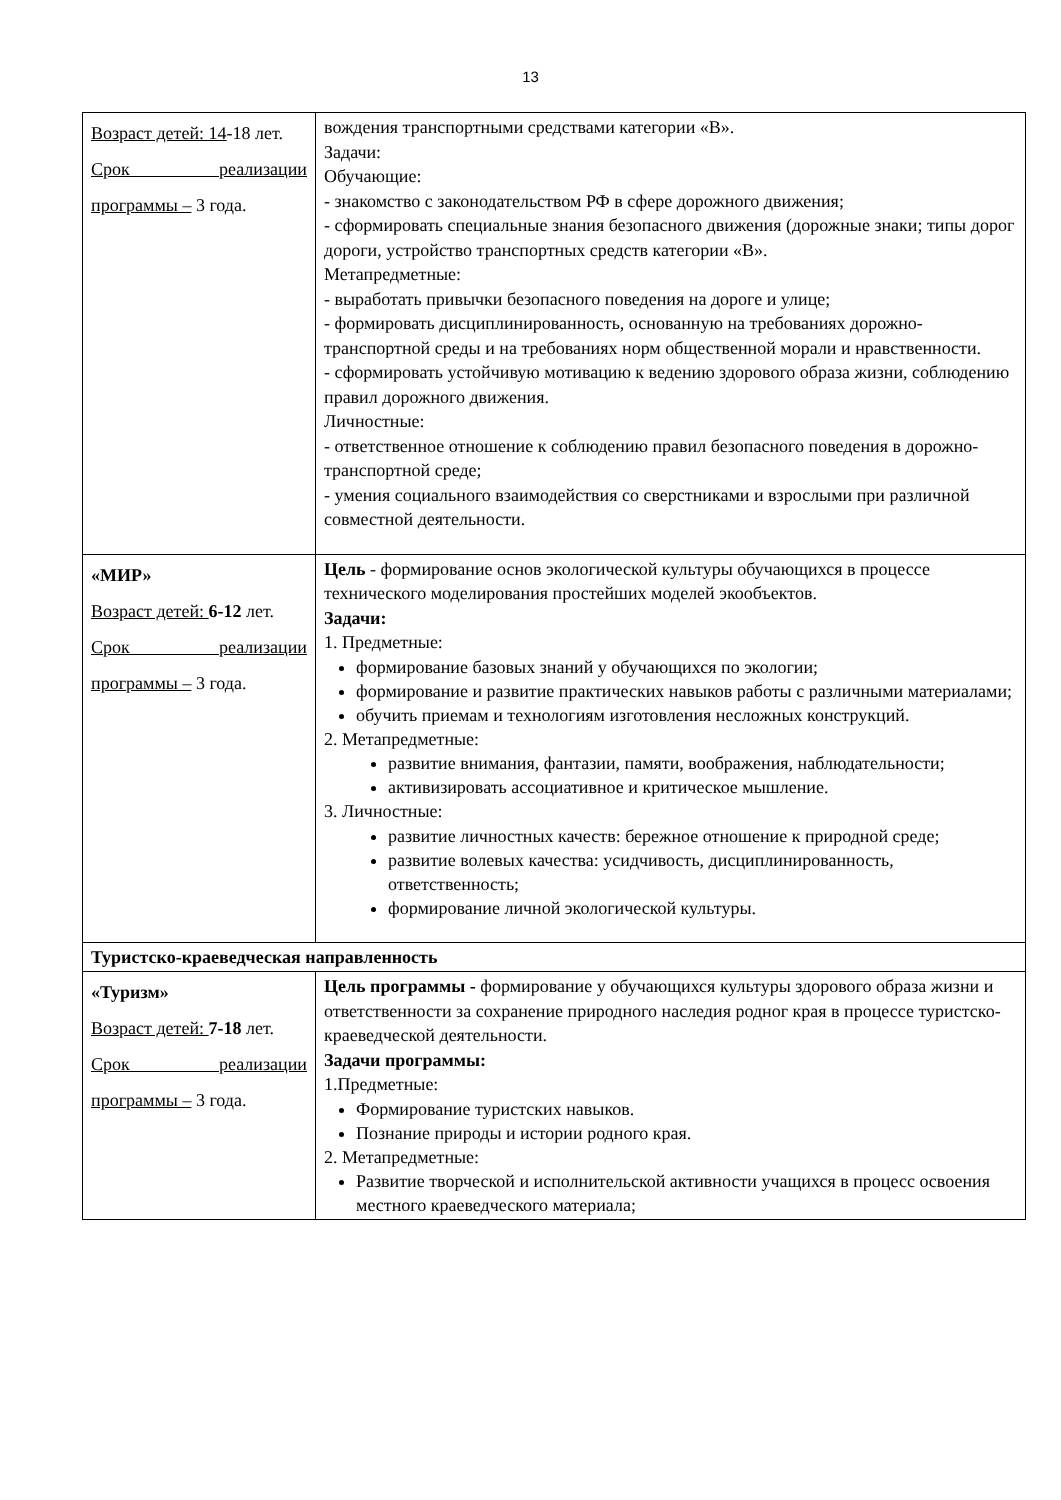13
| Возраст детей: 14 -18 лет. Срок реализации программы – 3 года. | вождения транспортными средствами категории «В». Задачи: Обучающие: - знакомство с законодательством РФ в сфере дорожного движения; - сформировать специальные знания безопасного движения (дорожные знаки; типы дорог дороги, устройство транспортных средств категории «В». Метапредметные: - выработать привычки безопасного поведения на дороге и улице; - формировать дисциплинированность, основанную на требованиях дорожно-транспортной среды и на требованиях норм общественной морали и нравственности. - сформировать устойчивую мотивацию к ведению здорового образа жизни, соблюдению правил дорожного движения. Личностные: - ответственное отношение к соблюдению правил безопасного поведения в дорожно-транспортной среде; - умения социального взаимодействия со сверстниками и взрослыми при различной совместной деятельности. |
| «МИР» Возраст детей: 6-12 лет. Срок реализации программы – 3 года. | Цель - формирование основ экологической культуры обучающихся в процессе технического моделирования простейших моделей экообъектов. Задачи: 1. Предметные: формирование базовых знаний у обучающихся по экологии; формирование и развитие практических навыков работы с различными материалами; обучить приемам и технологиям изготовления несложных конструкций. 2. Метапредметные: развитие внимания, фантазии, памяти, воображения, наблюдательности; активизировать ассоциативное и критическое мышление. 3. Личностные: развитие личностных качеств: бережное отношение к природной среде; развитие волевых качества: усидчивость, дисциплинированность, ответственность; формирование личной экологической культуры. |
| Туристско-краеведческая направленность | |
| «Туризм» Возраст детей: 7-18 лет. Срок реализации программы – 3 года. | Цель программы - формирование у обучающихся культуры здорового образа жизни и ответственности за сохранение природного наследия родног края в процессе туристско-краеведческой деятельности. Задачи программы: 1.Предметные: Формирование туристских навыков. Познание природы и истории родного края. 2. Метапредметные: Развитие творческой и исполнительской активности учащихся в процесс освоения местного краеведческого материала; |